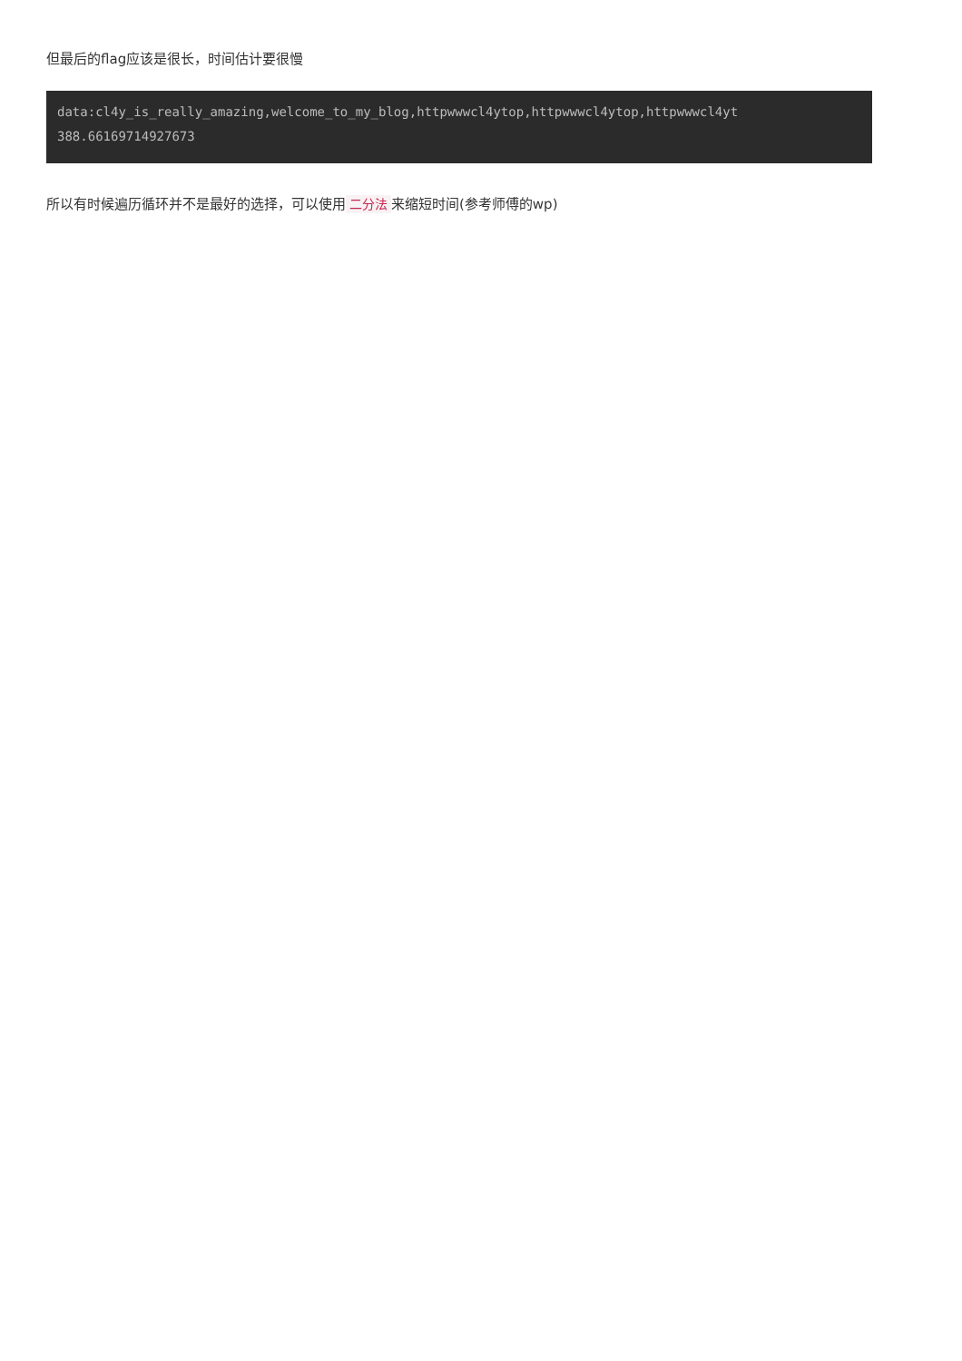但最后的flag应该是很长，时间估计要很慢
data:cl4y_is_really_amazing,welcome_to_my_blog,httpwwwcl4ytop,httpwwwcl4ytop,httpwwwcl4yt 388.66169714927673
所以有时候遍历循环并不是最好的选择，可以使用 二分法 来缩短时间(参考师傅的wp)